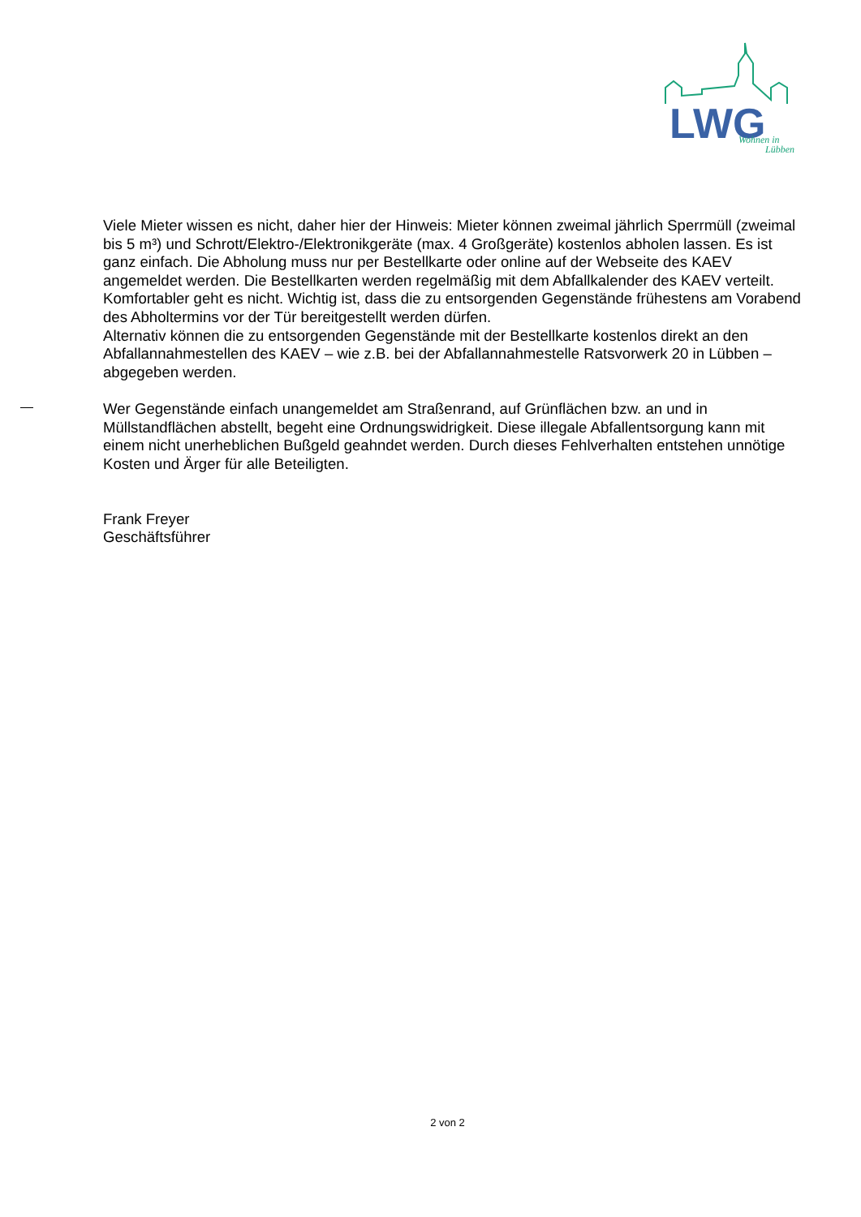LWG
Wohnen in
Lübben
Viele Mieter wissen es nicht, daher hier der Hinweis: Mieter können zweimal jährlich Sperrmüll (zweimal bis 5 m³) und Schrott/Elektro-/Elektronikgeräte (max. 4 Großgeräte) kostenlos abholen lassen. Es ist ganz einfach. Die Abholung muss nur per Bestellkarte oder online auf der Webseite des KAEV angemeldet werden. Die Bestellkarten werden regelmäßig mit dem Abfallkalender des KAEV verteilt. Komfortabler geht es nicht. Wichtig ist, dass die zu entsorgenden Gegenstände frühestens am Vorabend des Abholtermins vor der Tür bereitgestellt werden dürfen.
Alternativ können die zu entsorgenden Gegenstände mit der Bestellkarte kostenlos direkt an den Abfallannahmestellen des KAEV – wie z.B. bei der Abfallannahmestelle Ratsvorwerk 20 in Lübben – abgegeben werden.
Wer Gegenstände einfach unangemeldet am Straßenrand, auf Grünflächen bzw. an und in Müllstandflächen abstellt, begeht eine Ordnungswidrigkeit. Diese illegale Abfallentsorgung kann mit einem nicht unerheblichen Bußgeld geahndet werden. Durch dieses Fehlverhalten entstehen unnötige Kosten und Ärger für alle Beteiligten.
Frank Freyer
Geschäftsführer
2 von 2